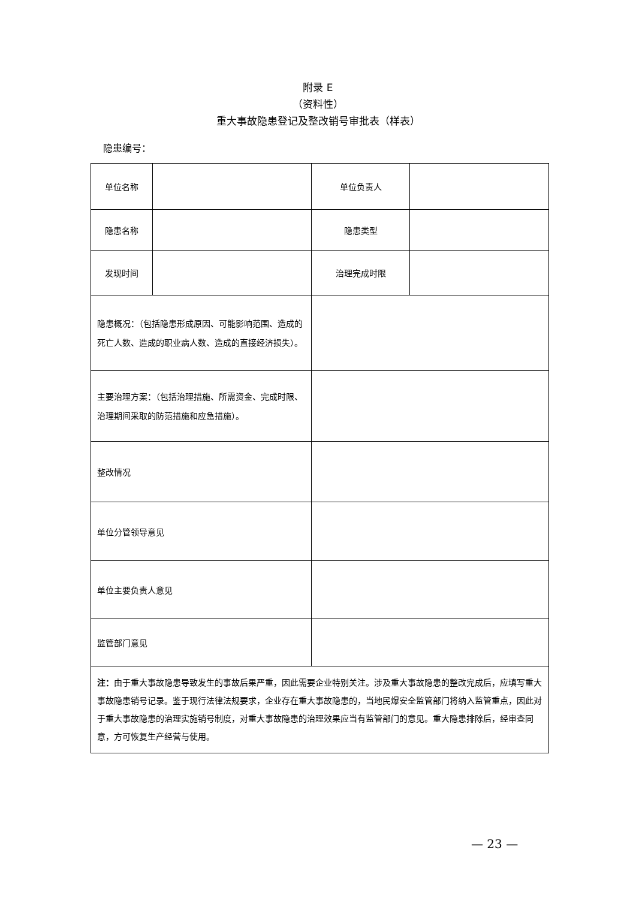附录 E
（资料性）
重大事故隐患登记及整改销号审批表（样表）
隐患编号：
| 单位名称 | | 单位负责人 | |
| 隐患名称 | | 隐患类型 | |
| 发现时间 | | 治理完成时限 | |
| 隐患概况：（包括隐患形成原因、可能影响范围、造成的死亡人数、造成的职业病人数、造成的直接经济损失）。 | | | |
| 主要治理方案：（包括治理措施、所需资金、完成时限、治理期间采取的防范措施和应急措施）。 | | | |
| 整改情况 | | | |
| 单位分管领导意见 | | | |
| 单位主要负责人意见 | | | |
| 监管部门意见 | | | |
| 注： 由于重大事故隐患导致发生的事故后果严重，因此需要企业特别关注。涉及重大事故隐患的整改完成后，应填写重大事故隐患销号记录。鉴于现行法律法规要求，企业存在重大事故隐患的，当地民爆安全监管部门将纳入监管重点，因此对于重大事故隐患的治理实施销号制度，对重大事故隐患的治理效果应当有监管部门的意见。重大隐患排除后，经审查同意，方可恢复生产经营与使用。 | | | |
— 23 —